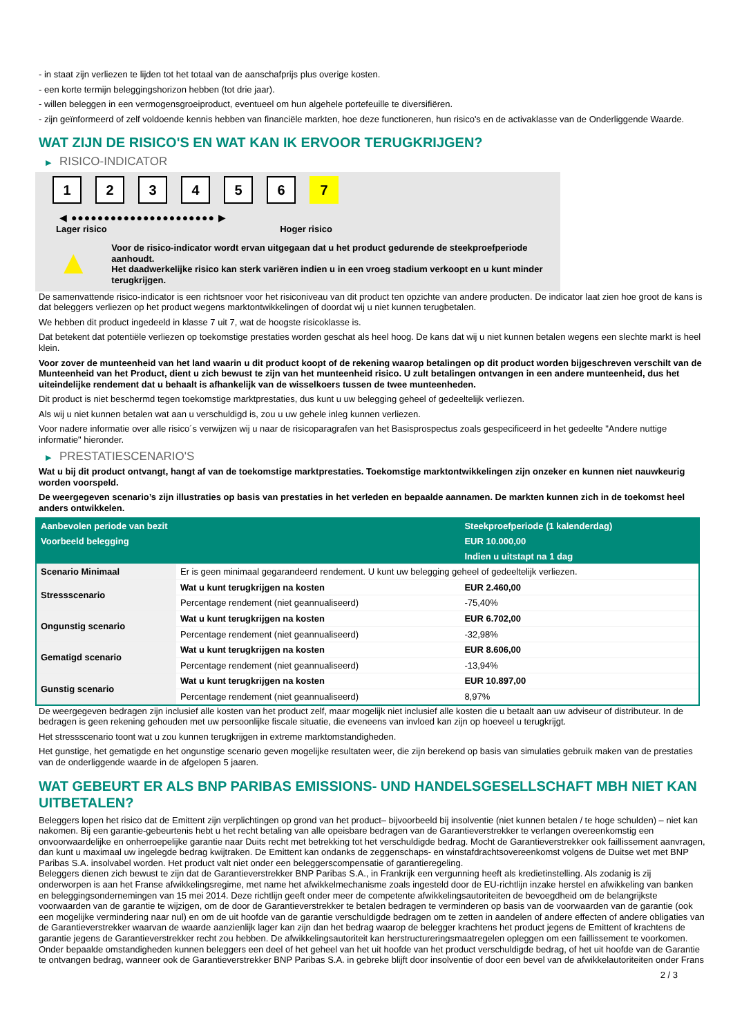- in staat zijn verliezen te lijden tot het totaal van de aanschafprijs plus overige kosten.
- een korte termijn beleggingshorizon hebben (tot drie jaar).
- willen beleggen in een vermogensgroeiproduct, eventueel om hun algehele portefeuille te diversifiëren.
- zijn geïnformeerd of zelf voldoende kennis hebben van financiële markten, hoe deze functioneren, hun risico's en de activaklasse van de Onderliggende Waarde.
WAT ZIJN DE RISICO'S EN WAT KAN IK ERVOOR TERUGKRIJGEN?
▶ RISICO-INDICATOR
1 2 3 4 5 6 7
◀ ●●●●●●●●●●●●●●●●●●●●●● ▶
Lager risico Hoger risico
▲
Voor de risico-indicator wordt ervan uitgegaan dat u het product gedurende de steekproefperiode aanhoudt.
Het daadwerkelijke risico kan sterk variëren indien u in een vroeg stadium verkoopt en u kunt minder terugkrijgen.
De samenvattende risico-indicator is een richtsnoer voor het risiconiveau van dit product ten opzichte van andere producten. De indicator laat zien hoe groot de kans is dat beleggers verliezen op het product wegens marktontwikkelingen of doordat wij u niet kunnen terugbetalen.
We hebben dit product ingedeeld in klasse 7 uit 7, wat de hoogste risicoklasse is.
Dat betekent dat potentiële verliezen op toekomstige prestaties worden geschat als heel hoog. De kans dat wij u niet kunnen betalen wegens een slechte markt is heel klein.
Voor zover de munteenheid van het land waarin u dit product koopt of de rekening waarop betalingen op dit product worden bijgeschreven verschilt van de Munteenheid van het Product, dient u zich bewust te zijn van het munteenheid risico. U zult betalingen ontvangen in een andere munteenheid, dus het uiteindelijke rendement dat u behaalt is afhankelijk van de wisselkoers tussen de twee munteenheden.
Dit product is niet beschermd tegen toekomstige marktprestaties, dus kunt u uw belegging geheel of gedeeltelijk verliezen.
Als wij u niet kunnen betalen wat aan u verschuldigd is, zou u uw gehele inleg kunnen verliezen.
Voor nadere informatie over alle risico´s verwijzen wij u naar de risicoparagrafen van het Basisprospectus zoals gespecificeerd in het gedeelte "Andere nuttige informatie" hieronder.
▶ PRESTATIESCENARIO'S
Wat u bij dit product ontvangt, hangt af van de toekomstige marktprestaties. Toekomstige marktontwikkelingen zijn onzeker en kunnen niet nauwkeurig worden voorspeld.
De weergegeven scenario’s zijn illustraties op basis van prestaties in het verleden en bepaalde aannamen. De markten kunnen zich in de toekomst heel anders ontwikkelen.
| Aanbevolen periode van bezit | | Steekproefperiode (1 kalenderdag) |
| --- | --- | --- |
| Voorbeeld belegging | | EUR 10.000,00 |
| | | Indien u uitstapt na 1 dag |
| Scenario Minimaal | Er is geen minimaal gegarandeerd rendement. U kunt uw belegging geheel of gedeeltelijk verliezen. | |
| Stressscenario | Wat u kunt terugkrijgen na kosten | EUR 2.460,00 |
| | Percentage rendement (niet geannualiseerd) | -75,40% |
| Ongunstig scenario | Wat u kunt terugkrijgen na kosten | EUR 6.702,00 |
| | Percentage rendement (niet geannualiseerd) | -32,98% |
| Gematigd scenario | Wat u kunt terugkrijgen na kosten | EUR 8.606,00 |
| | Percentage rendement (niet geannualiseerd) | -13,94% |
| Gunstig scenario | Wat u kunt terugkrijgen na kosten | EUR 10.897,00 |
| | Percentage rendement (niet geannualiseerd) | 8,97% |
De weergegeven bedragen zijn inclusief alle kosten van het product zelf, maar mogelijk niet inclusief alle kosten die u betaalt aan uw adviseur of distributeur. In de bedragen is geen rekening gehouden met uw persoonlijke fiscale situatie, die eveneens van invloed kan zijn op hoeveel u terugkrijgt.
Het stressscenario toont wat u zou kunnen terugkrijgen in extreme marktomstandigheden.
Het gunstige, het gematigde en het ongunstige scenario geven mogelijke resultaten weer, die zijn berekend op basis van simulaties gebruik maken van de prestaties van de onderliggende waarde in de afgelopen 5 jaaren.
WAT GEBEURT ER ALS BNP PARIBAS EMISSIONS- UND HANDELSGESELLSCHAFT MBH NIET KAN UITBETALEN?
Beleggers lopen het risico dat de Emittent zijn verplichtingen op grond van het product– bijvoorbeeld bij insolventie (niet kunnen betalen / te hoge schulden) – niet kan nakomen. Bij een garantie-gebeurtenis hebt u het recht betaling van alle opeisbare bedragen van de Garantieverstrekker te verlangen overeenkomstig een onvoorwaardelijke en onherroepelijke garantie naar Duits recht met betrekking tot het verschuldigde bedrag. Mocht de Garantieverstrekker ook faillissement aanvragen, dan kunt u maximaal uw ingelegde bedrag kwijtraken. De Emittent kan ondanks de zeggenschaps- en winstafdrachtsovereenkomst volgens de Duitse wet met BNP Paribas S.A. insolvabel worden. Het product valt niet onder een beleggerscompensatie of garantieregeling.
Beleggers dienen zich bewust te zijn dat de Garantieverstrekker BNP Paribas S.A., in Frankrijk een vergunning heeft als kredietinstelling. Als zodanig is zij onderworpen is aan het Franse afwikkelingsregime, met name het afwikkelmechanisme zoals ingesteld door de EU-richtlijn inzake herstel en afwikkeling van banken en beleggingsondernemingen van 15 mei 2014. Deze richtlijn geeft onder meer de competente afwikkelingsautoriteiten de bevoegdheid om de belangrijkste voorwaarden van de garantie te wijzigen, om de door de Garantieverstrekker te betalen bedragen te verminderen op basis van de voorwaarden van de garantie (ook een mogelijke vermindering naar nul) en om de uit hoofde van de garantie verschuldigde bedragen om te zetten in aandelen of andere effecten of andere obligaties van de Garantieverstrekker waarvan de waarde aanzienlijk lager kan zijn dan het bedrag waarop de belegger krachtens het product jegens de Emittent of krachtens de garantie jegens de Garantieverstrekker recht zou hebben. De afwikkelingsautoriteit kan herstructureringsmaatregelen opleggen om een faillissement te voorkomen. Onder bepaalde omstandigheden kunnen beleggers een deel of het geheel van het uit hoofde van het product verschuldigde bedrag, of het uit hoofde van de Garantie te ontvangen bedrag, wanneer ook de Garantieverstrekker BNP Paribas S.A. in gebreke blijft door insolventie of door een bevel van de afwikkelautoriteiten onder Frans
2 / 3